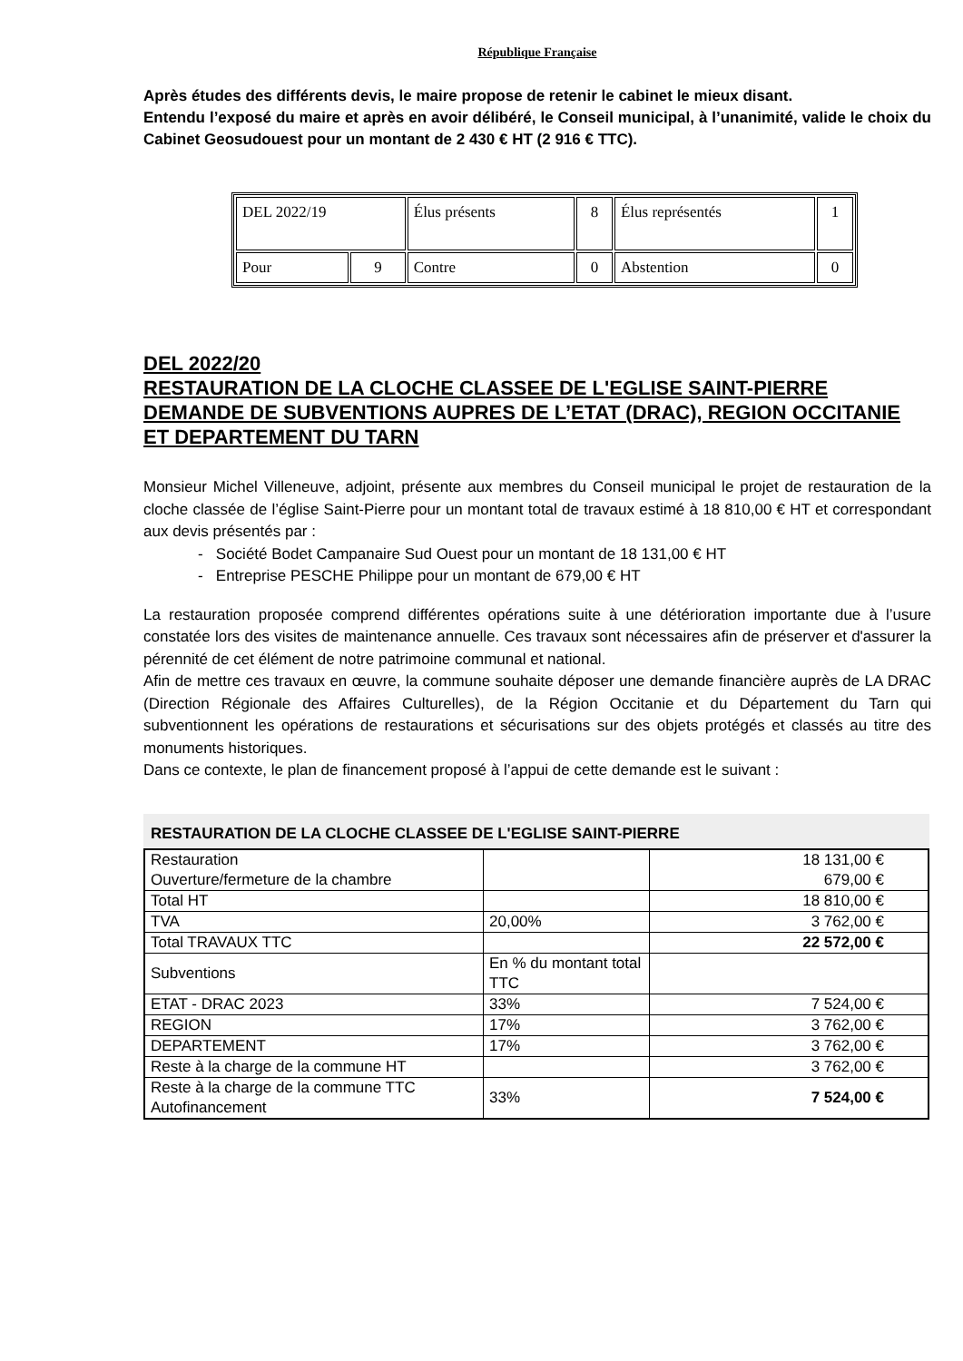République Française
Après études des différents devis, le maire propose de retenir le cabinet le mieux disant.
Entendu l’exposé du maire et après en avoir délibéré, le Conseil municipal, à l’unanimité, valide le choix du Cabinet Geosudouest pour un montant de 2 430 € HT (2 916 € TTC).
| DEL 2022/19 | | Élus présents | 8 | Élus représentés | 1 |
| Pour | 9 | Contre | 0 | Abstention | 0 |
DEL 2022/20
RESTAURATION DE LA CLOCHE CLASSEE DE L'EGLISE SAINT-PIERRE
DEMANDE DE SUBVENTIONS AUPRES DE L’ETAT (DRAC), REGION OCCITANIE ET DEPARTEMENT DU TARN
Monsieur Michel Villeneuve, adjoint, présente aux membres du Conseil municipal le projet de restauration de la cloche classée de l’église Saint-Pierre pour un montant total de travaux estimé à 18 810,00 € HT et correspondant aux devis présentés par :
- Société Bodet Campanaire Sud Ouest pour un montant de 18 131,00 € HT
- Entreprise PESCHE Philippe pour un montant de 679,00 € HT
La restauration proposée comprend différentes opérations suite à une détérioration importante due à l’usure constatée lors des visites de maintenance annuelle. Ces travaux sont nécessaires afin de préserver et d'assurer la pérennité de cet élément de notre patrimoine communal et national.
Afin de mettre ces travaux en œuvre, la commune souhaite déposer une demande financière auprès de LA DRAC (Direction Régionale des Affaires Culturelles), de la Région Occitanie et du Département du Tarn qui subventionnent les opérations de restaurations et sécurisations sur des objets protégés et classés au titre des monuments historiques.
Dans ce contexte, le plan de financement proposé à l’appui de cette demande est le suivant :
RESTAURATION DE LA CLOCHE CLASSEE DE L'EGLISE SAINT-PIERRE
| Restauration Ouverture/fermeture de la chambre | | 18 131,00 € 679,00 € |
| Total HT | | 18 810,00 € |
| TVA | 20,00% | 3 762,00 € |
| Total TRAVAUX TTC | | 22 572,00 € |
| Subventions | En % du montant total TTC | |
| ETAT - DRAC 2023 | 33% | 7 524,00 € |
| REGION | 17% | 3 762,00 € |
| DEPARTEMENT | 17% | 3 762,00 € |
| Reste à la charge de la commune HT | | 3 762,00 € |
| Reste à la charge de la commune TTC Autofinancement | 33% | 7 524,00 € |